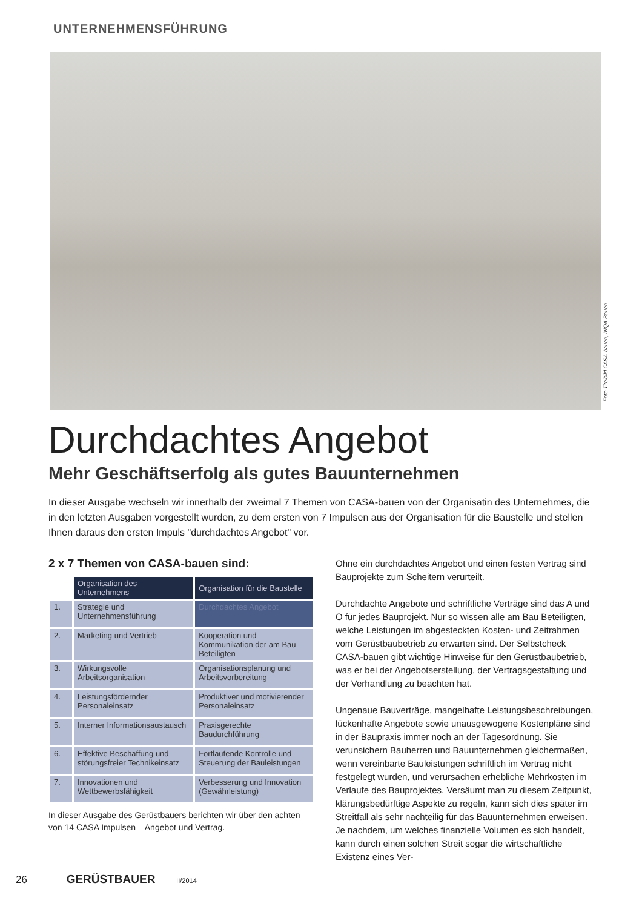UNTERNEHMENSFÜHRUNG
Foto Titelbild CASA-bauen, INQA-Bauen
Durchdachtes Angebot
Mehr Geschäftserfolg als gutes Bauunternehmen
In dieser Ausgabe wechseln wir innerhalb der zweimal 7 Themen von CASA-bauen von der Organisatin des Unternehmes, die in den letzten Ausgaben vorgestellt wurden, zu dem ersten von 7 Impulsen aus der Organisation für die Baustelle und stellen Ihnen daraus den ersten Impuls "durchdachtes Angebot" vor.
2 x 7 Themen von CASA-bauen sind:
| | Organisation des Unternehmens | Organisation für die Baustelle |
| --- | --- | --- |
| 1. | Strategie und Unternehmensführung | Durchdachtes Angebot |
| 2. | Marketing und Vertrieb | Kooperation und Kommunikation der am Bau Beteiligten |
| 3. | Wirkungsvolle Arbeitsorganisation | Organisationsplanung und Arbeitsvorbereitung |
| 4. | Leistungsfördernder Personaleinsatz | Produktiver und motivierender Personaleinsatz |
| 5. | Interner Informationsaustausch | Praxisgerechte Baudurchführung |
| 6. | Effektive Beschaffung und störungsfreier Technikeinsatz | Fortlaufende Kontrolle und Steuerung der Bauleistungen |
| 7. | Innovationen und Wettbewerbsfähigkeit | Verbesserung und Innovation (Gewährleistung) |
In dieser Ausgabe des Gerüstbauers berichten wir über den achten von 14 CASA Impulsen – Angebot und Vertrag.
Ohne ein durchdachtes Angebot und einen festen Vertrag sind Bauprojekte zum Scheitern verurteilt.
Durchdachte Angebote und schriftliche Verträge sind das A und O für jedes Bauprojekt. Nur so wissen alle am Bau Beteiligten, welche Leistungen im abgesteckten Kosten- und Zeitrahmen vom Gerüstbaubetrieb zu erwarten sind. Der Selbstcheck CASA-bauen gibt wichtige Hinweise für den Gerüstbaubetrieb, was er bei der Angebotserstellung, der Vertragsgestaltung und der Verhandlung zu beachten hat.
Ungenaue Bauverträge, mangelhafte Leistungsbeschreibungen, lückenhafte Angebote sowie unausgewogene Kostenpläne sind in der Baupraxis immer noch an der Tagesordnung. Sie verunsichern Bauherren und Bauunternehmen gleichermaßen, wenn vereinbarte Bauleistungen schriftlich im Vertrag nicht festgelegt wurden, und verursachen erhebliche Mehrkosten im Verlaufe des Bauprojektes. Versäumt man zu diesem Zeitpunkt, klärungsbedürftige Aspekte zu regeln, kann sich dies später im Streitfall als sehr nachteilig für das Bauunternehmen erweisen. Je nachdem, um welches finanzielle Volumen es sich handelt, kann durch einen solchen Streit sogar die wirtschaftliche Existenz eines Ver-
26 GERÜSTBAUER II/2014